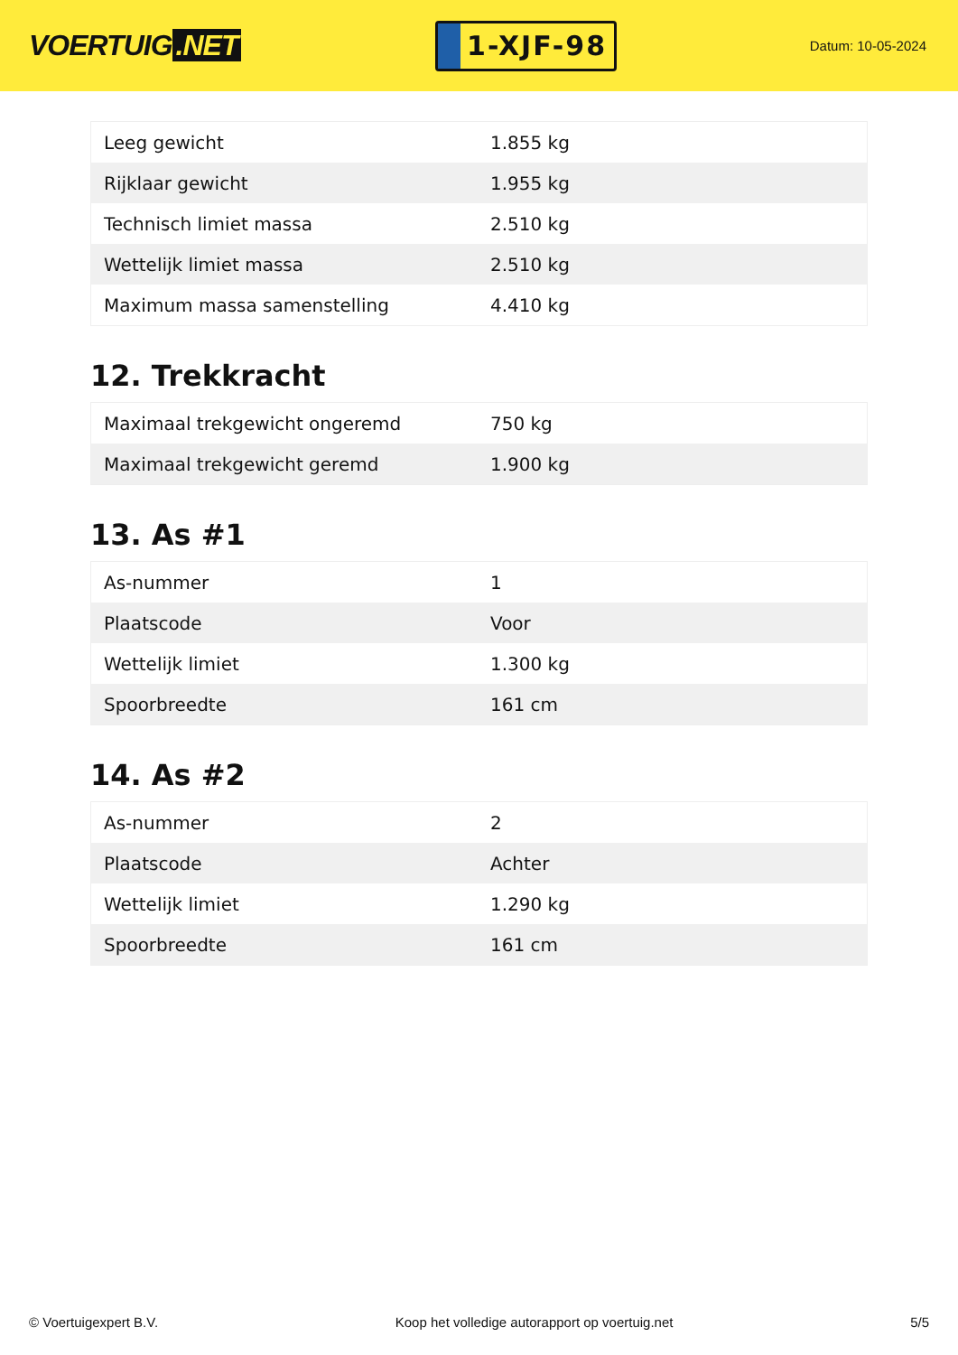VOERTUIG.NET
1-XJF-98
Datum: 10-05-2024
| Leeg gewicht | 1.855 kg |
| Rijklaar gewicht | 1.955 kg |
| Technisch limiet massa | 2.510 kg |
| Wettelijk limiet massa | 2.510 kg |
| Maximum massa samenstelling | 4.410 kg |
12. Trekkracht
| Maximaal trekgewicht ongeremd | 750 kg |
| Maximaal trekgewicht geremd | 1.900 kg |
13. As #1
| As-nummer | 1 |
| Plaatscode | Voor |
| Wettelijk limiet | 1.300 kg |
| Spoorbreedte | 161 cm |
14. As #2
| As-nummer | 2 |
| Plaatscode | Achter |
| Wettelijk limiet | 1.290 kg |
| Spoorbreedte | 161 cm |
© Voertuigexpert B.V. Koop het volledige autorapport op voertuig.net 5/5